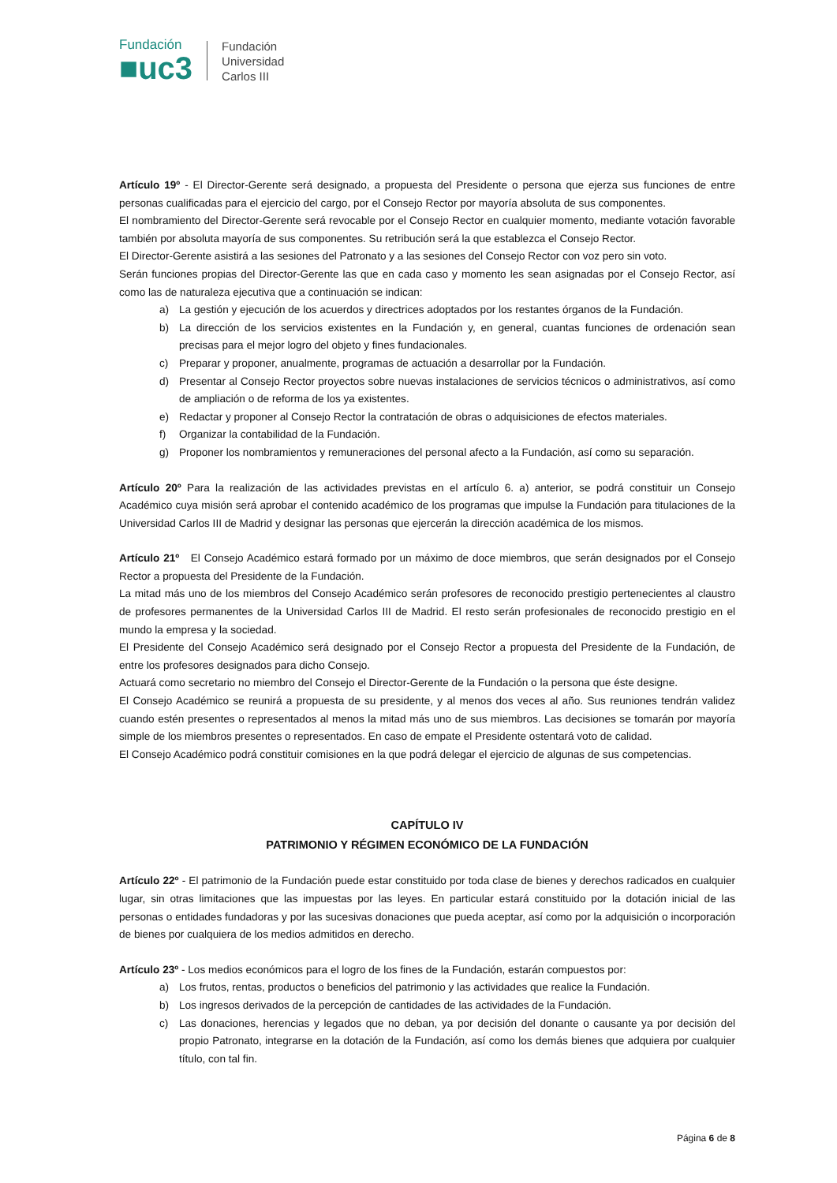Fundación
■uc3
Fundación
Universidad
Carlos III
Artículo 19º - El Director-Gerente será designado, a propuesta del Presidente o persona que ejerza sus funciones de entre personas cualificadas para el ejercicio del cargo, por el Consejo Rector por mayoría absoluta de sus componentes.
El nombramiento del Director-Gerente será revocable por el Consejo Rector en cualquier momento, mediante votación favorable también por absoluta mayoría de sus componentes. Su retribución será la que establezca el Consejo Rector.
El Director-Gerente asistirá a las sesiones del Patronato y a las sesiones del Consejo Rector con voz pero sin voto.
Serán funciones propias del Director-Gerente las que en cada caso y momento les sean asignadas por el Consejo Rector, así como las de naturaleza ejecutiva que a continuación se indican:
a) La gestión y ejecución de los acuerdos y directrices adoptados por los restantes órganos de la Fundación.
b) La dirección de los servicios existentes en la Fundación y, en general, cuantas funciones de ordenación sean precisas para el mejor logro del objeto y fines fundacionales.
c) Preparar y proponer, anualmente, programas de actuación a desarrollar por la Fundación.
d) Presentar al Consejo Rector proyectos sobre nuevas instalaciones de servicios técnicos o administrativos, así como de ampliación o de reforma de los ya existentes.
e) Redactar y proponer al Consejo Rector la contratación de obras o adquisiciones de efectos materiales.
f) Organizar la contabilidad de la Fundación.
g) Proponer los nombramientos y remuneraciones del personal afecto a la Fundación, así como su separación.
Artículo 20º Para la realización de las actividades previstas en el artículo 6. a) anterior, se podrá constituir un Consejo Académico cuya misión será aprobar el contenido académico de los programas que impulse la Fundación para titulaciones de la Universidad Carlos III de Madrid y designar las personas que ejercerán la dirección académica de los mismos.
Artículo 21º El Consejo Académico estará formado por un máximo de doce miembros, que serán designados por el Consejo Rector a propuesta del Presidente de la Fundación.
La mitad más uno de los miembros del Consejo Académico serán profesores de reconocido prestigio pertenecientes al claustro de profesores permanentes de la Universidad Carlos III de Madrid. El resto serán profesionales de reconocido prestigio en el mundo la empresa y la sociedad.
El Presidente del Consejo Académico será designado por el Consejo Rector a propuesta del Presidente de la Fundación, de entre los profesores designados para dicho Consejo.
Actuará como secretario no miembro del Consejo el Director-Gerente de la Fundación o la persona que éste designe.
El Consejo Académico se reunirá a propuesta de su presidente, y al menos dos veces al año. Sus reuniones tendrán validez cuando estén presentes o representados al menos la mitad más uno de sus miembros. Las decisiones se tomarán por mayoría simple de los miembros presentes o representados. En caso de empate el Presidente ostentará voto de calidad.
El Consejo Académico podrá constituir comisiones en la que podrá delegar el ejercicio de algunas de sus competencias.
CAPÍTULO IV
PATRIMONIO Y RÉGIMEN ECONÓMICO DE LA FUNDACIÓN
Artículo 22º - El patrimonio de la Fundación puede estar constituido por toda clase de bienes y derechos radicados en cualquier lugar, sin otras limitaciones que las impuestas por las leyes. En particular estará constituido por la dotación inicial de las personas o entidades fundadoras y por las sucesivas donaciones que pueda aceptar, así como por la adquisición o incorporación de bienes por cualquiera de los medios admitidos en derecho.
Artículo 23º - Los medios económicos para el logro de los fines de la Fundación, estarán compuestos por:
a) Los frutos, rentas, productos o beneficios del patrimonio y las actividades que realice la Fundación.
b) Los ingresos derivados de la percepción de cantidades de las actividades de la Fundación.
c) Las donaciones, herencias y legados que no deban, ya por decisión del donante o causante ya por decisión del propio Patronato, integrarse en la dotación de la Fundación, así como los demás bienes que adquiera por cualquier título, con tal fin.
Página 6 de 8